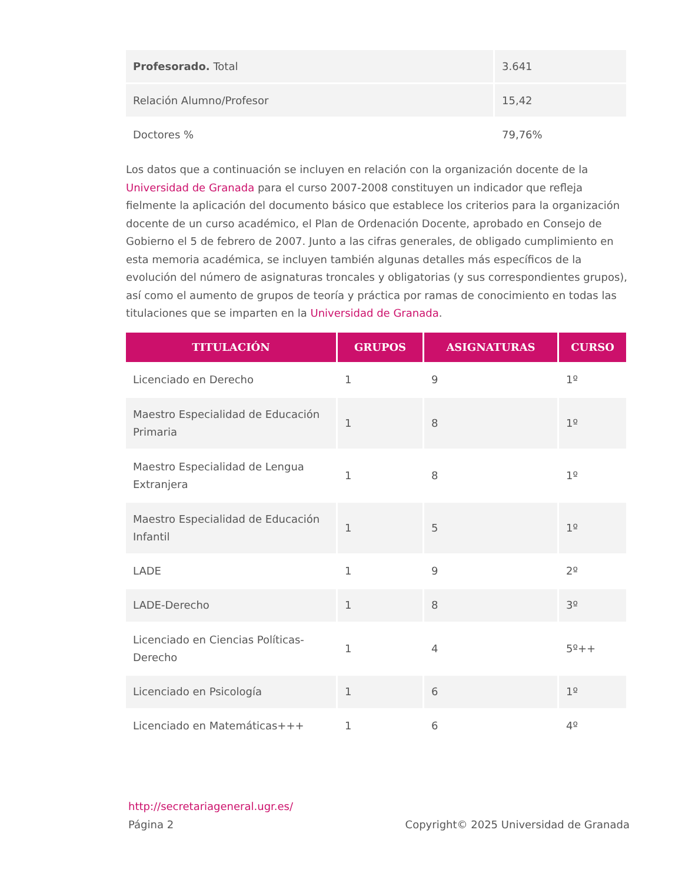| Profesorado. Total | 3.641 |
| Relación Alumno/Profesor | 15,42 |
| Doctores % | 79,76% |
Los datos que a continuación se incluyen en relación con la organización docente de la Universidad de Granada para el curso 2007-2008 constituyen un indicador que refleja fielmente la aplicación del documento básico que establece los criterios para la organización docente de un curso académico, el Plan de Ordenación Docente, aprobado en Consejo de Gobierno el 5 de febrero de 2007. Junto a las cifras generales, de obligado cumplimiento en esta memoria académica, se incluyen también algunas detalles más específicos de la evolución del número de asignaturas troncales y obligatorias (y sus correspondientes grupos), así como el aumento de grupos de teoría y práctica por ramas de conocimiento en todas las titulaciones que se imparten en la Universidad de Granada.
| TITULACIÓN | GRUPOS | ASIGNATURAS | CURSO |
| --- | --- | --- | --- |
| Licenciado en Derecho | 1 | 9 | 1º |
| Maestro Especialidad de Educación Primaria | 1 | 8 | 1º |
| Maestro Especialidad de Lengua Extranjera | 1 | 8 | 1º |
| Maestro Especialidad de Educación Infantil | 1 | 5 | 1º |
| LADE | 1 | 9 | 2º |
| LADE-Derecho | 1 | 8 | 3º |
| Licenciado en Ciencias Políticas-Derecho | 1 | 4 | 5º++ |
| Licenciado en Psicología | 1 | 6 | 1º |
| Licenciado en Matemáticas+++ | 1 | 6 | 4º |
http://secretariageneral.ugr.es/
Página 2 Copyright© 2025 Universidad de Granada